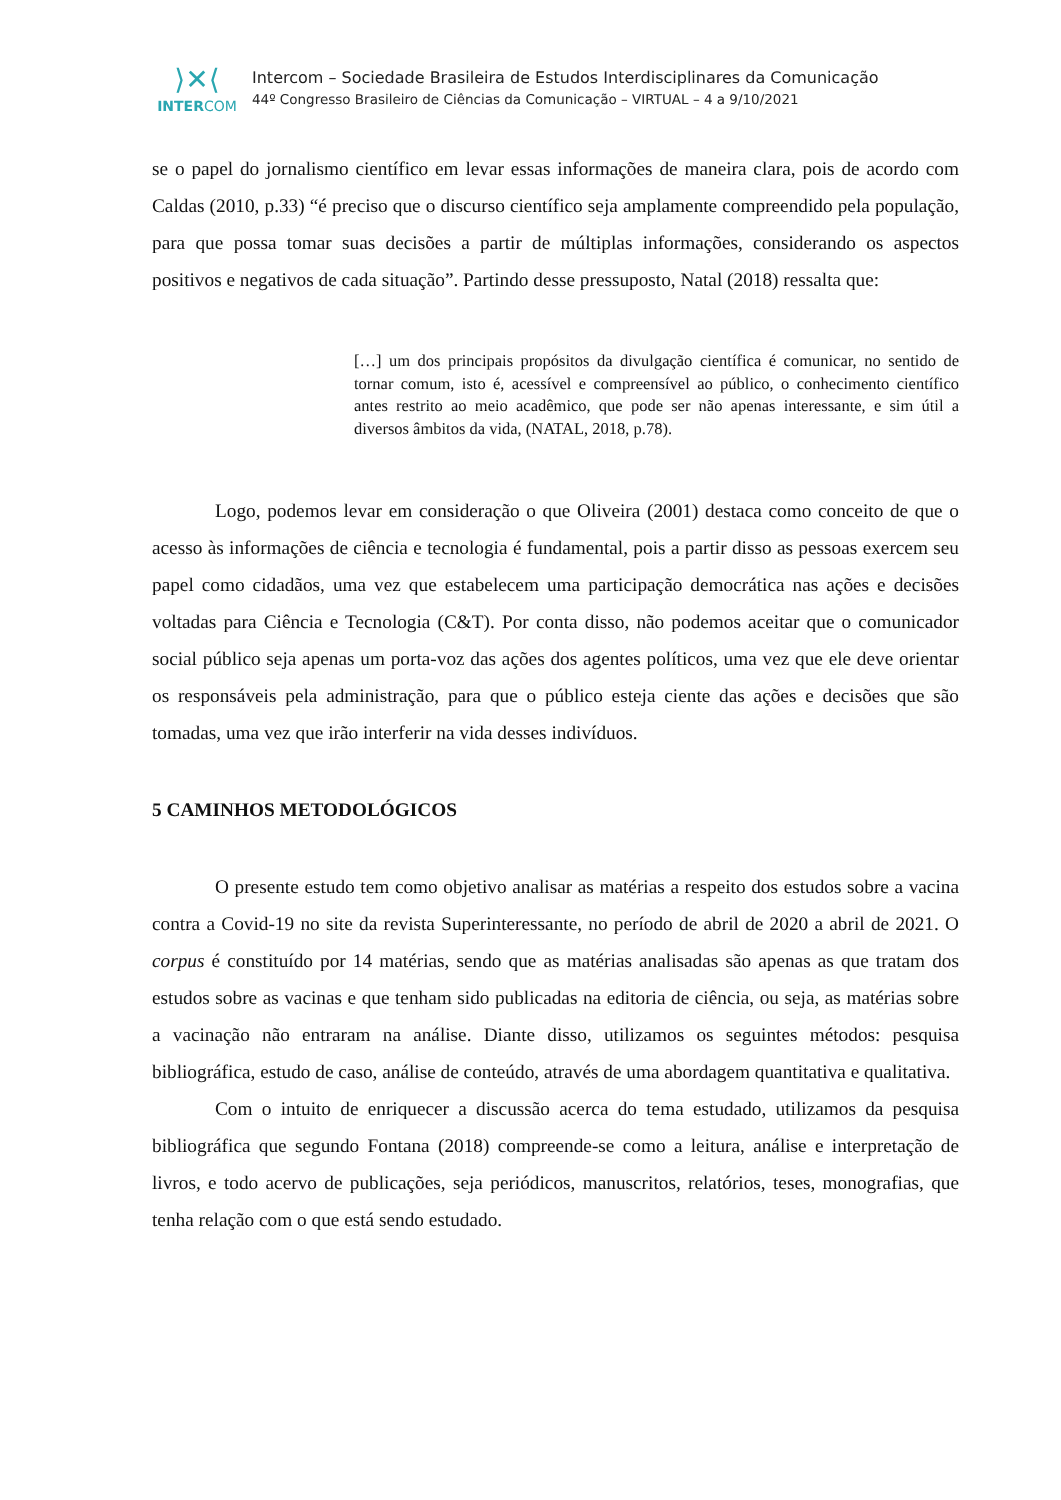⟩✕⟨
INTERCOM
Intercom – Sociedade Brasileira de Estudos Interdisciplinares da Comunicação
44º Congresso Brasileiro de Ciências da Comunicação – VIRTUAL – 4 a 9/10/2021
se o papel do jornalismo científico em levar essas informações de maneira clara, pois de acordo com Caldas (2010, p.33) “é preciso que o discurso científico seja amplamente compreendido pela população, para que possa tomar suas decisões a partir de múltiplas informações, considerando os aspectos positivos e negativos de cada situação”. Partindo desse pressuposto, Natal (2018) ressalta que:
[…] um dos principais propósitos da divulgação científica é comunicar, no sentido de tornar comum, isto é, acessível e compreensível ao público, o conhecimento científico antes restrito ao meio acadêmico, que pode ser não apenas interessante, e sim útil a diversos âmbitos da vida, (NATAL, 2018, p.78).
Logo, podemos levar em consideração o que Oliveira (2001) destaca como conceito de que o acesso às informações de ciência e tecnologia é fundamental, pois a partir disso as pessoas exercem seu papel como cidadãos, uma vez que estabelecem uma participação democrática nas ações e decisões voltadas para Ciência e Tecnologia (C&T). Por conta disso, não podemos aceitar que o comunicador social público seja apenas um porta-voz das ações dos agentes políticos, uma vez que ele deve orientar os responsáveis pela administração, para que o público esteja ciente das ações e decisões que são tomadas, uma vez que irão interferir na vida desses indivíduos.
5 CAMINHOS METODOLÓGICOS
O presente estudo tem como objetivo analisar as matérias a respeito dos estudos sobre a vacina contra a Covid-19 no site da revista Superinteressante, no período de abril de 2020 a abril de 2021. O corpus é constituído por 14 matérias, sendo que as matérias analisadas são apenas as que tratam dos estudos sobre as vacinas e que tenham sido publicadas na editoria de ciência, ou seja, as matérias sobre a vacinação não entraram na análise. Diante disso, utilizamos os seguintes métodos: pesquisa bibliográfica, estudo de caso, análise de conteúdo, através de uma abordagem quantitativa e qualitativa.
Com o intuito de enriquecer a discussão acerca do tema estudado, utilizamos da pesquisa bibliográfica que segundo Fontana (2018) compreende-se como a leitura, análise e interpretação de livros, e todo acervo de publicações, seja periódicos, manuscritos, relatórios, teses, monografias, que tenha relação com o que está sendo estudado.